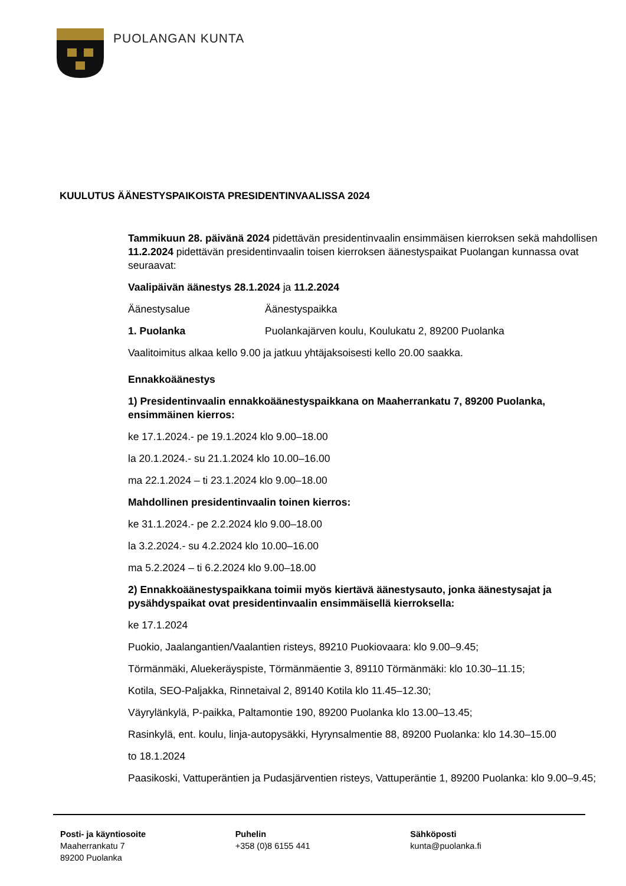PUOLANGAN KUNTA
KUULUTUS ÄÄNESTYSPAIKOISTA PRESIDENTINVAALISSA 2024
Tammikuun 28. päivänä 2024 pidettävän presidentinvaalin ensimmäisen kierroksen sekä mahdollisen 11.2.2024 pidettävän presidentinvaalin toisen kierroksen äänestyspaikat Puolangan kunnassa ovat seuraavat:
Vaalipäivän äänestys 28.1.2024 ja 11.2.2024
Äänestysalue Äänestyspaikka
1. Puolanka Puolankajärven koulu, Koulukatu 2, 89200 Puolanka
Vaalitoimitus alkaa kello 9.00 ja jatkuu yhtäjaksoisesti kello 20.00 saakka.
Ennakkoäänestys
1) Presidentinvaalin ennakkoäänestyspaikkana on Maaherrankatu 7, 89200 Puolanka, ensimmäinen kierros:
ke 17.1.2024.- pe 19.1.2024 klo 9.00–18.00
la 20.1.2024.- su 21.1.2024 klo 10.00–16.00
ma 22.1.2024 – ti 23.1.2024 klo 9.00–18.00
Mahdollinen presidentinvaalin toinen kierros:
ke 31.1.2024.- pe 2.2.2024 klo 9.00–18.00
la 3.2.2024.- su 4.2.2024 klo 10.00–16.00
ma 5.2.2024 – ti 6.2.2024 klo 9.00–18.00
2) Ennakkoäänestyspaikkana toimii myös kiertävä äänestysauto, jonka äänestysajat ja pysähdyspaikat ovat presidentinvaalin ensimmäisellä kierroksella:
ke 17.1.2024
Puokio, Jaalangantien/Vaalantien risteys, 89210 Puokiovaara: klo 9.00–9.45;
Törmänmäki, Aluekeräyspiste, Törmänmäentie 3, 89110 Törmänmäki: klo 10.30–11.15;
Kotila, SEO-Paljakka, Rinnetaival 2, 89140 Kotila klo 11.45–12.30;
Väyrylänkylä, P-paikka, Paltamontie 190, 89200 Puolanka klo 13.00–13.45;
Rasinkylä, ent. koulu, linja-autopysäkki, Hyrynsalmentie 88, 89200 Puolanka: klo 14.30–15.00
to 18.1.2024
Paasikoski, Vattuperäntien ja Pudasjärventien risteys, Vattuperäntie 1, 89200 Puolanka: klo 9.00–9.45;
Posti- ja käyntiosoite
Maaherrankatu 7
89200 Puolanka
Puhelin
+358 (0)8 6155 441
Sähköposti
kunta@puolanka.fi